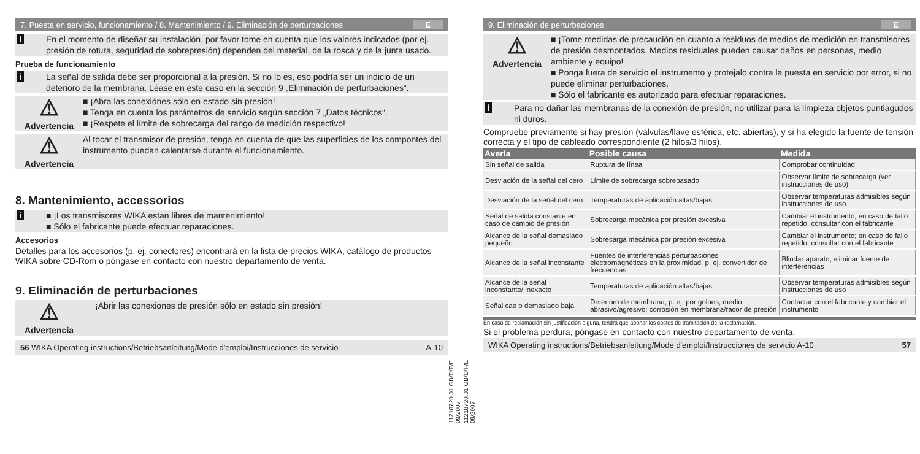7. Puesta en servicio, funcionamiento / 8. Mantenimiento / 9. Eliminación de perturbaciones E
i En el momento de diseñar su instalación, por favor tome en cuenta que los valores indicados (por ej. presión de rotura, seguridad de sobrepresión) dependen del material, de la rosca y de la junta usado.
Prueba de funcionamiento
i La señal de salida debe ser proporcional a la presión. Si no lo es, eso podría ser un indicio de un deterioro de la membrana. Léase en este caso en la sección 9 „Eliminación de perturbaciones“.
⚠
Advertencia
■ ¡Abra las conexiónes sólo en estado sin presión!
■ Tenga en cuenta los parámetros de servicio según sección 7 „Datos técnicos“.
■ ¡Respete el límite de sobrecarga del rango de medición respectivo!
⚠
Advertencia
Al tocar el transmisor de presión, tenga en cuenta de que las superficies de los compontes del instrumento puedan calentarse durante el funcionamiento.
8. Mantenimiento, accessorios
i ■ ¡Los transmisores WIKA estan libres de mantenimiento!
■ Sólo el fabricante puede efectuar reparaciones.
Accesorios
Detalles para los accesorios (p. ej. conectores) encontrará en la lista de precios WIKA, catálogo de productos WIKA sobre CD-Rom o póngase en contacto con nuestro departamento de venta.
9. Eliminación de perturbaciones
⚠
Advertencia
¡Abrir las conexiones de presión sólo en estado sin presión!
56 WIKA Operating instructions/Betriebsanleitung/Mode d'emploi/Instrucciones de servicio A-10
11218720.01 GB/D/F/E 09/2007
11218720.01 GB/D/F/E 09/2007
9. Eliminación de perturbaciones E
⚠
Advertencia
■ ¡Tome medidas de precaución en cuanto a residuos de medios de medición en transmisores de presión desmontados. Medios residuales pueden causar daños en personas, medio ambiente y equipo!
■ Ponga fuera de servicio el instrumento y protejalo contra la puesta en servicio por error, si no puede eliminar perturbaciones.
■ Sólo el fabricante es autorizado para efectuar reparaciones.
i Para no dañar las membranas de la conexión de presión, no utilizar para la limpieza objetos puntiagudos ni duros.
Compruebe previamente si hay presión (válvulas/llave esférica, etc. abiertas), y si ha elegido la fuente de tensión correcta y el tipo de cableado correspondiente (2 hilos/3 hilos).
| Avería | Posible causa | Medida |
| --- | --- | --- |
| Sin señal de salida | Ruptura de línea | Comprobar continuidad |
| Desviación de la señal del cero | Límite de sobrecarga sobrepasado | Observar límite de sobrecarga (ver instrucciones de uso) |
| Desviación de la señal del cero | Temperaturas de aplicación altas/bajas | Observar temperaturas admisibles según instrucciones de uso |
| Señal de salida constante en caso de cambio de presión | Sobrecarga mecánica por presión excesiva | Cambiar el instrumento; en caso de fallo repetido, consultar con el fabricante |
| Alcance de la señal demasiado pequeño | Sobrecarga mecánica por presión excesiva | Cambiar el instrumento; en caso de fallo repetido, consultar con el fabricante |
| Alcance de la señal inconstante | Fuentes de interferencias perturbaciones electromagnéticas en la proximidad, p. ej. convertidor de frecuencias | Blindar aparato; eliminar fuente de interferencias |
| Alcance de la señal inconstante/ inexacto | Temperaturas de aplicación altas/bajas | Observar temperaturas admisibles según instrucciones de uso |
| Señal cae o demasiado baja | Deterioro de membrana, p. ej. por golpes, medio abrasivo/agresivo; corrosión en membrana/racor de presión | Contactar con el fabricante y cambiar el instrumento |
En caso de reclamación sin justificación alguna, tendrá que abonar los costes de tramitación de la reclamación.
Si el problema perdura, póngase en contacto con nuestro departamento de venta.
WIKA Operating instructions/Betriebsanleitung/Mode d'emploi/Instrucciones de servicio A-10 57